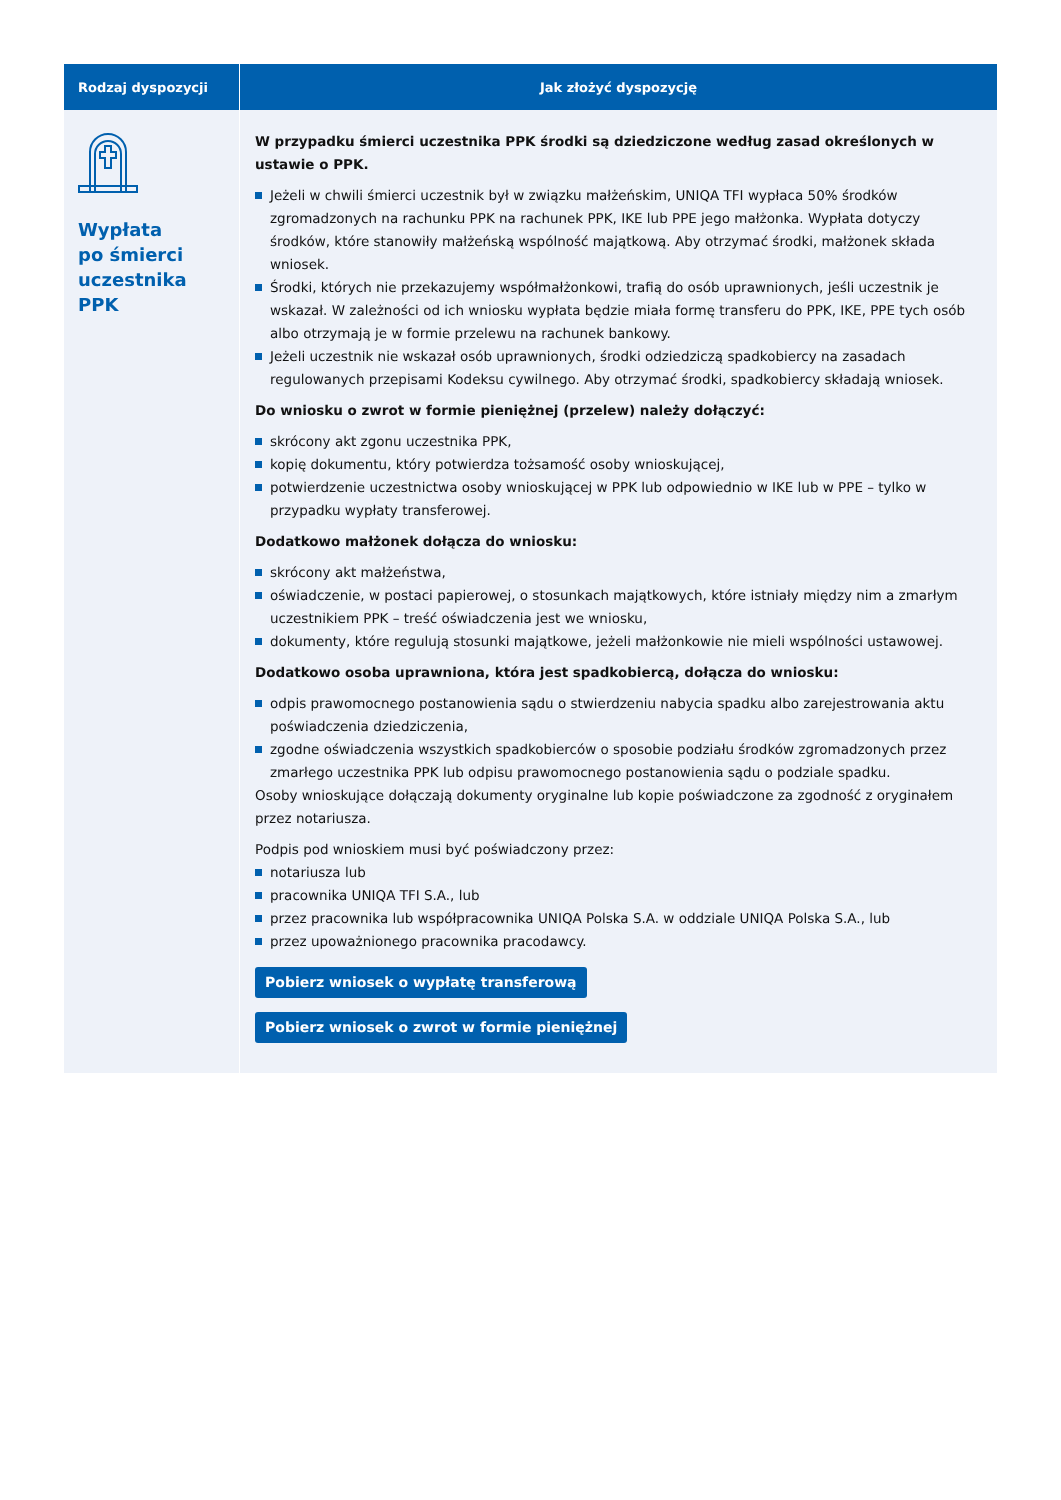| Rodzaj dyspozycji | Jak złożyć dyspozycję |
| --- | --- |
| Wypłata po śmierci uczestnika PPK | W przypadku śmierci uczestnika PPK środki są dziedziczone według zasad określonych w ustawie o PPK. Jeżeli w chwili śmierci uczestnik był w związku małżeńskim, UNIQA TFI wypłaca 50% środków zgromadzonych na rachunku PPK na rachunek PPK, IKE lub PPE jego małżonka. Wypłata dotyczy środków, które stanowiły małżeńską wspólność majątkową. Aby otrzymać środki, małżonek składa wniosek. Środki, których nie przekazujemy współmałżonkowi, trafią do osób uprawnionych, jeśli uczestnik je wskazał. W zależności od ich wniosku wypłata będzie miała formę transferu do PPK, IKE, PPE tych osób albo otrzymają je w formie przelewu na rachunek bankowy. Jeżeli uczestnik nie wskazał osób uprawnionych, środki odziedziczą spadkobiercy na zasadach regulowanych przepisami Kodeksu cywilnego. Aby otrzymać środki, spadkobiercy składają wniosek. Do wniosku o zwrot w formie pieniężnej (przelew) należy dołączyć: skrócony akt zgonu uczestnika PPK, kopię dokumentu, który potwierdza tożsamość osoby wnioskującej, potwierdzenie uczestnictwa osoby wnioskującej w PPK lub odpowiednio w IKE lub w PPE – tylko w przypadku wypłaty transferowej. Dodatkowo małżonek dołącza do wniosku: skrócony akt małżeństwa, oświadczenie, w postaci papierowej, o stosunkach majątkowych, które istniały między nim a zmarłym uczestnikiem PPK – treść oświadczenia jest we wniosku, dokumenty, które regulują stosunki majątkowe, jeżeli małżonkowie nie mieli wspólności ustawowej. Dodatkowo osoba uprawniona, która jest spadkobiercą, dołącza do wniosku: odpis prawomocnego postanowienia sądu o stwierdzeniu nabycia spadku albo zarejestrowania aktu poświadczenia dziedziczenia, zgodne oświadczenia wszystkich spadkobierców o sposobie podziału środków zgromadzonych przez zmarłego uczestnika PPK lub odpisu prawomocnego postanowienia sądu o podziale spadku. Osoby wnioskujące dołączają dokumenty oryginalne lub kopie poświadczone za zgodność z oryginałem przez notariusza. Podpis pod wnioskiem musi być poświadczony przez: notariusza lub pracownika UNIQA TFI S.A., lub przez pracownika lub współpracownika UNIQA Polska S.A. w oddziale UNIQA Polska S.A., lub przez upoważnionego pracownika pracodawcy. Pobierz wniosek o wypłatę transferową Pobierz wniosek o zwrot w formie pieniężnej |